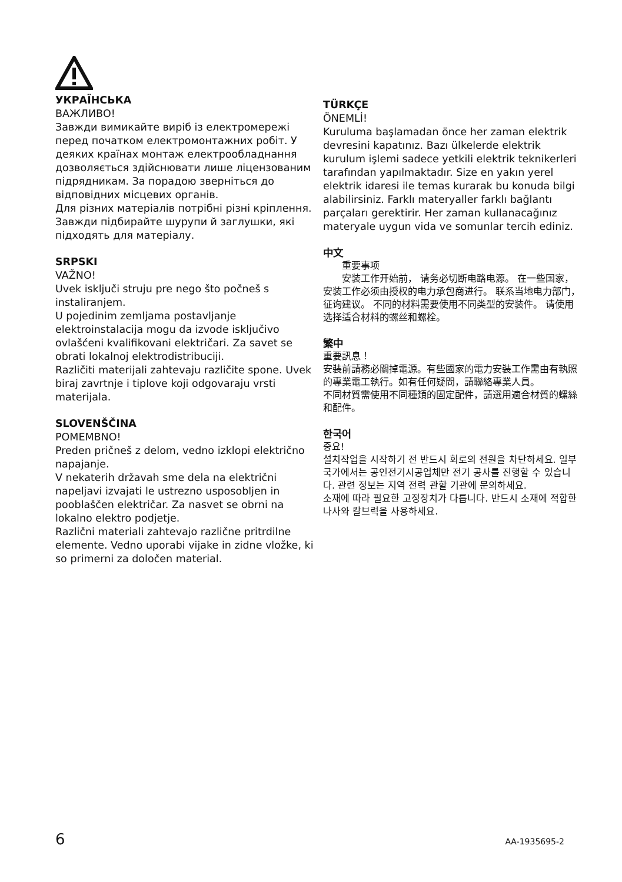УКРАЇНСЬКА
ВАЖЛИВО!
Завжди вимикайте виріб із електромережі перед початком електромонтажних робіт. У деяких країнах монтаж електрообладнання дозволяється здійснювати лише ліцензованим підрядникам. За порадою зверніться до відповідних місцевих органів.
Для різних матеріалів потрібні різні кріплення. Завжди підбирайте шурупи й заглушки, які підходять для матеріалу.
SRPSKI
VAŽNO!
Uvek isključi struju pre nego što počneš s instaliranjem.
U pojedinim zemljama postavljanje elektroinstalacija mogu da izvode isključivo ovlašćeni kvalifikovani električari. Za savet se obrati lokalnoj elektrodistribuciji.
Različiti materijali zahtevaju različite spone. Uvek biraj zavrtnje i tiplove koji odgovaraju vrsti materijala.
SLOVENŠČINA
POMEMBNO!
Preden pričneš z delom, vedno izklopi električno napajanje.
V nekaterih državah sme dela na električni napeljavi izvajati le ustrezno usposobljen in pooblaščen električar. Za nasvet se obrni na lokalno elektro podjetje.
Različni materiali zahtevajo različne pritrdilne elemente. Vedno uporabi vijake in zidne vložke, ki so primerni za določen material.
TÜRKÇE
ÖNEMLİ!
Kuruluma başlamadan önce her zaman elektrik devresini kapatınız. Bazı ülkelerde elektrik kurulum işlemi sadece yetkili elektrik teknikerleri tarafından yapılmaktadır. Size en yakın yerel elektrik idaresi ile temas kurarak bu konuda bilgi alabilirsiniz. Farklı materyaller farklı bağlantı parçaları gerektirir. Her zaman kullanacağınız materyale uygun vida ve somunlar tercih ediniz.
中文
  重要事项
  安装工作开始前， 请务必切断电路电源。 在一些国家， 安装工作必须由授权的电力承包商进行。 联系当地电力部门， 征询建议。 不同的材料需要使用不同类型的安装件。 请使用选择适合材料的螺丝和螺栓。
繁中
重要訊息！
安裝前請務必關掉電源。有些國家的電力安裝工作需由有執照的專業電工執行。如有任何疑問，請聯絡專業人員。
不同材質需使用不同種類的固定配件，請選用適合材質的螺絲和配件。
한국어
중요!
설치작업을 시작하기 전 반드시 회로의 전원을 차단하세요. 일부 국가에서는 공인전기시공업체만 전기 공사를 진행할 수 있습니다. 관련 정보는 지역 전력 관할 기관에 문의하세요.
소재에 따라 필요한 고정장치가 다릅니다. 반드시 소재에 적합한 나사와 칼브럭을 사용하세요.
6 AA-1935695-2